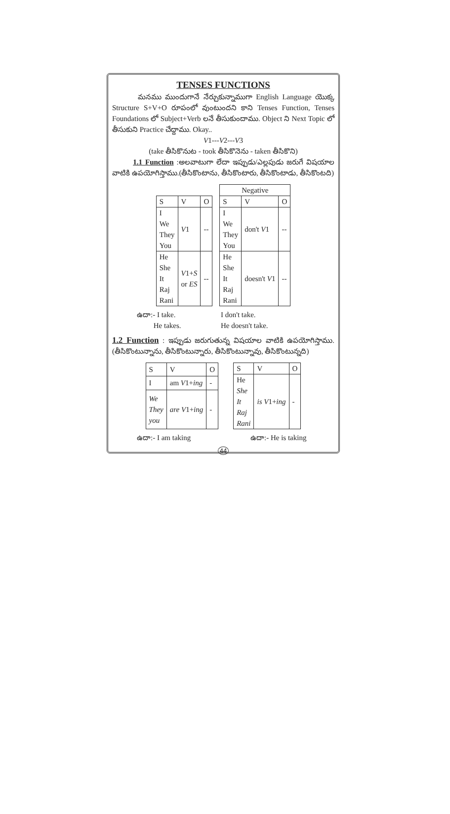TENSES FUNCTIONS
మనము ముందుగానే నేర్చుకున్నాముగా English Language యొక్క Structure S+V+O రూపంలో వుంటుందని కాని Tenses Function, Tenses Foundations లో Subject+Verb లనే తీసుకుందాము. Object ని Next Topic లో తీసుకుని Practice చేద్దాము. Okay..
V1---V2---V3
(take తీసికొనుట - took తీసికొనెను - taken తీసికొని)
1.1 Function :అలవాటుగా లేదా ఇప్పుడు/ఎల్లపుడు జరుగే విషయాల వాటికి ఉపయోగిస్తాము.(తీసికొంటాను, తీసికొంటారు, తీసికొంటాడు, తీసికొంటది)
| S | V | O |
| --- | --- | --- |
| I We They You | V 1 | -- |
| He She It Raj Rani | V 1+ S or ES | -- |
| Negative | | |
| --- | --- | --- |
| S | V | O |
| I We They You | don't V 1 | -- |
| He She It Raj Rani | doesn't V 1 | -- |
ఉదా:- I take.
He takes.
I don't take.
He doesn't take.
1.2 Function : ఇప్పుడు జరుగుతున్న విషయాల వాటికి ఉపయోగిస్తాము. (తీసికొంటున్నాను, తీసికొంటున్నారు, తీసికొంటున్నావు, తీసికొంటున్నది)
| S | V | O |
| --- | --- | --- |
| I | am V 1+ ing | - |
| We They you | are V 1+ ing | - |
| S | V | O |
| --- | --- | --- |
| He She It Raj Rani | is V 1+ ing | - |
ఉదా:- I am taking ఉదా:- He is taking
44